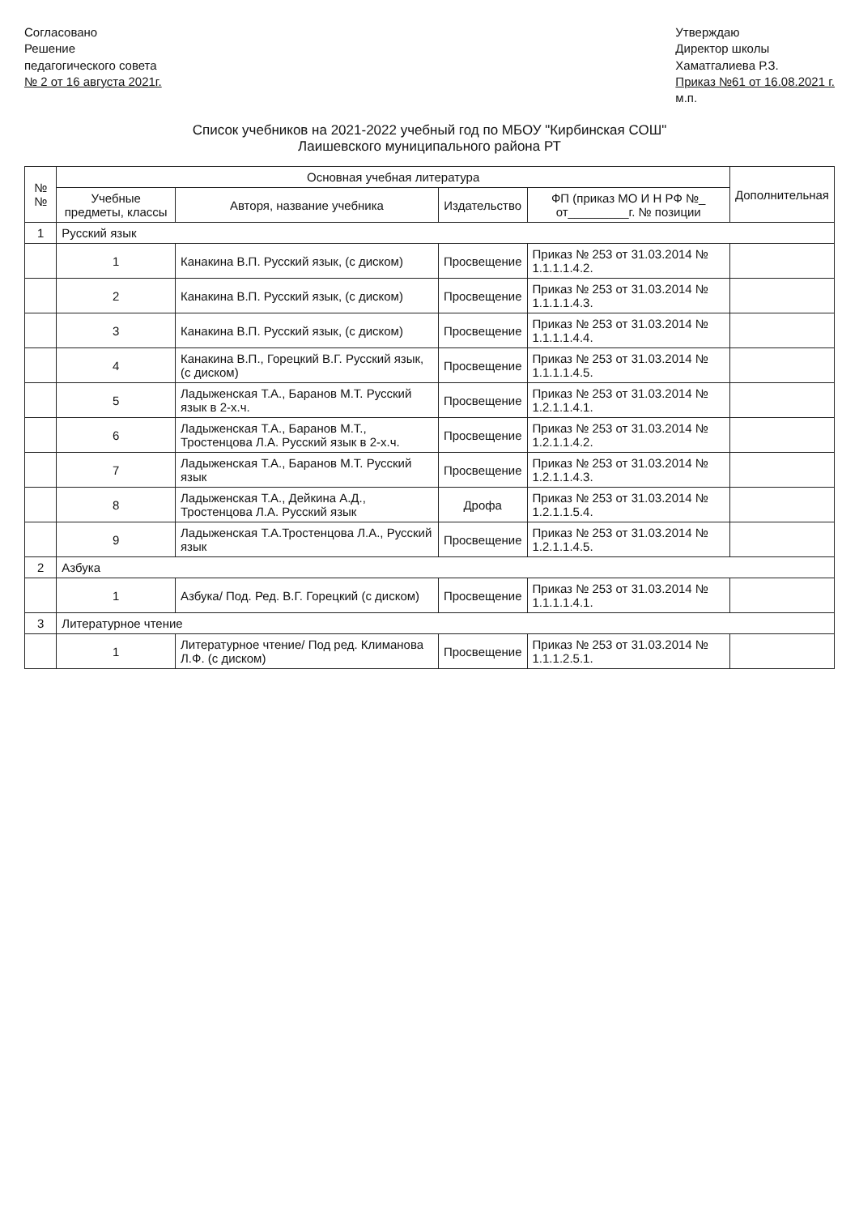Согласовано
Решение
педагогического совета
№ 2 от 16 августа 2021г.
Утверждаю
Директор школы
Хаматгалиева Р.З.
Приказ №61 от 16.08.2021 г.
м.п.
Список учебников на 2021-2022 учебный год по МБОУ "Кирбинская СОШ"
Лаишевского муниципального района РТ
| № № | Основная учебная литература | | | | Дополнительная |
| --- | --- | --- | --- | --- | --- |
| | Учебные предметы, классы | Авторя, название учебника | Издательство | ФП (приказ МО И Н РФ №_ от_________г. № позиции | |
| 1 | Русский язык | | | | |
| | 1 | Канакина В.П. Русский язык, (с диском) | Просвещение | Приказ № 253 от 31.03.2014 № 1.1.1.1.4.2. | |
| | 2 | Канакина В.П. Русский язык, (с диском) | Просвещение | Приказ № 253 от 31.03.2014 № 1.1.1.1.4.3. | |
| | 3 | Канакина В.П. Русский язык, (с диском) | Просвещение | Приказ № 253 от 31.03.2014 № 1.1.1.1.4.4. | |
| | 4 | Канакина В.П., Горецкий В.Г. Русский язык, (с диском) | Просвещение | Приказ № 253 от 31.03.2014 № 1.1.1.1.4.5. | |
| | 5 | Ладыженская Т.А., Баранов М.Т. Русский язык в 2-х.ч. | Просвещение | Приказ № 253 от 31.03.2014 № 1.2.1.1.4.1. | |
| | 6 | Ладыженская Т.А., Баранов М.Т., Тростенцова Л.А. Русский язык в 2-х.ч. | Просвещение | Приказ № 253 от 31.03.2014 № 1.2.1.1.4.2. | |
| | 7 | Ладыженская Т.А., Баранов М.Т. Русский язык | Просвещение | Приказ № 253 от 31.03.2014 № 1.2.1.1.4.3. | |
| | 8 | Ладыженская Т.А., Дейкина А.Д., Тростенцова Л.А. Русский язык | Дрофа | Приказ № 253 от 31.03.2014 № 1.2.1.1.5.4. | |
| | 9 | Ладыженская Т.А.Тростенцова Л.А., Русский язык | Просвещение | Приказ № 253 от 31.03.2014 № 1.2.1.1.4.5. | |
| 2 | Азбука | | | | |
| | 1 | Азбука/ Под. Ред. В.Г. Горецкий (с диском) | Просвещение | Приказ № 253 от 31.03.2014 № 1.1.1.1.4.1. | |
| 3 | Литературное чтение | | | | |
| | 1 | Литературное чтение/ Под ред. Климанова Л.Ф. (с диском) | Просвещение | Приказ № 253 от 31.03.2014 № 1.1.1.2.5.1. | |